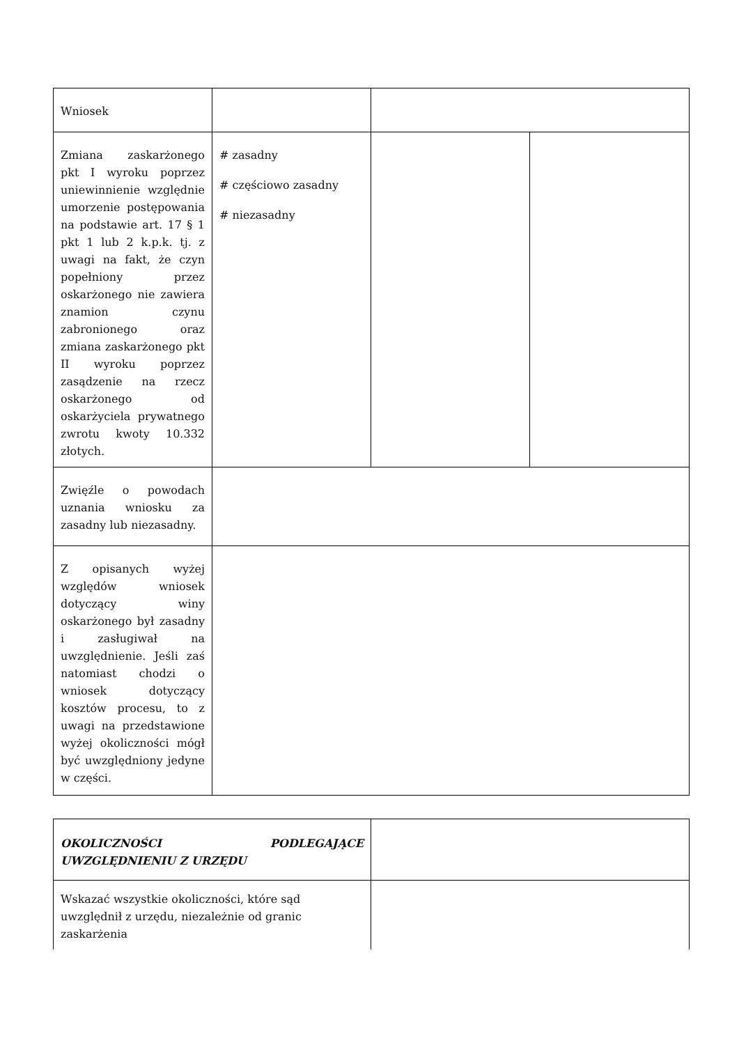| Wniosek | | | |
| Zmiana zaskarżonego pkt I wyroku poprzez uniewinnienie względnie umorzenie postępowania na podstawie art. 17 § 1 pkt 1 lub 2 k.p.k. tj. z uwagi na fakt, że czyn popełniony przez oskarżonego nie zawiera znamion czynu zabronionego oraz zmiana zaskarżonego pkt II wyroku poprzez zasądzenie na rzecz oskarżonego od oskarżyciela prywatnego zwrotu kwoty 10.332 złotych. | # zasadny # częściowo zasadny # niezasadny | | |
| Zwięźle o powodach uznania wniosku za zasadny lub niezasadny. | | | |
| Z opisanych wyżej względów wniosek dotyczący winy oskarżonego był zasadny i zasługiwał na uwzględnienie. Jeśli zaś natomiast chodzi o wniosek dotyczący kosztów procesu, to z uwagi na przedstawione wyżej okoliczności mógł być uwzględniony jedyne w części. | | | |
| OKOLICZNOŚCI PODLEGAJĄCE UWZGLĘDNIENIU Z URZĘDU | |
| Wskazać wszystkie okoliczności, które sąd uwzględnił z urzędu, niezależnie od granic zaskarżenia | |